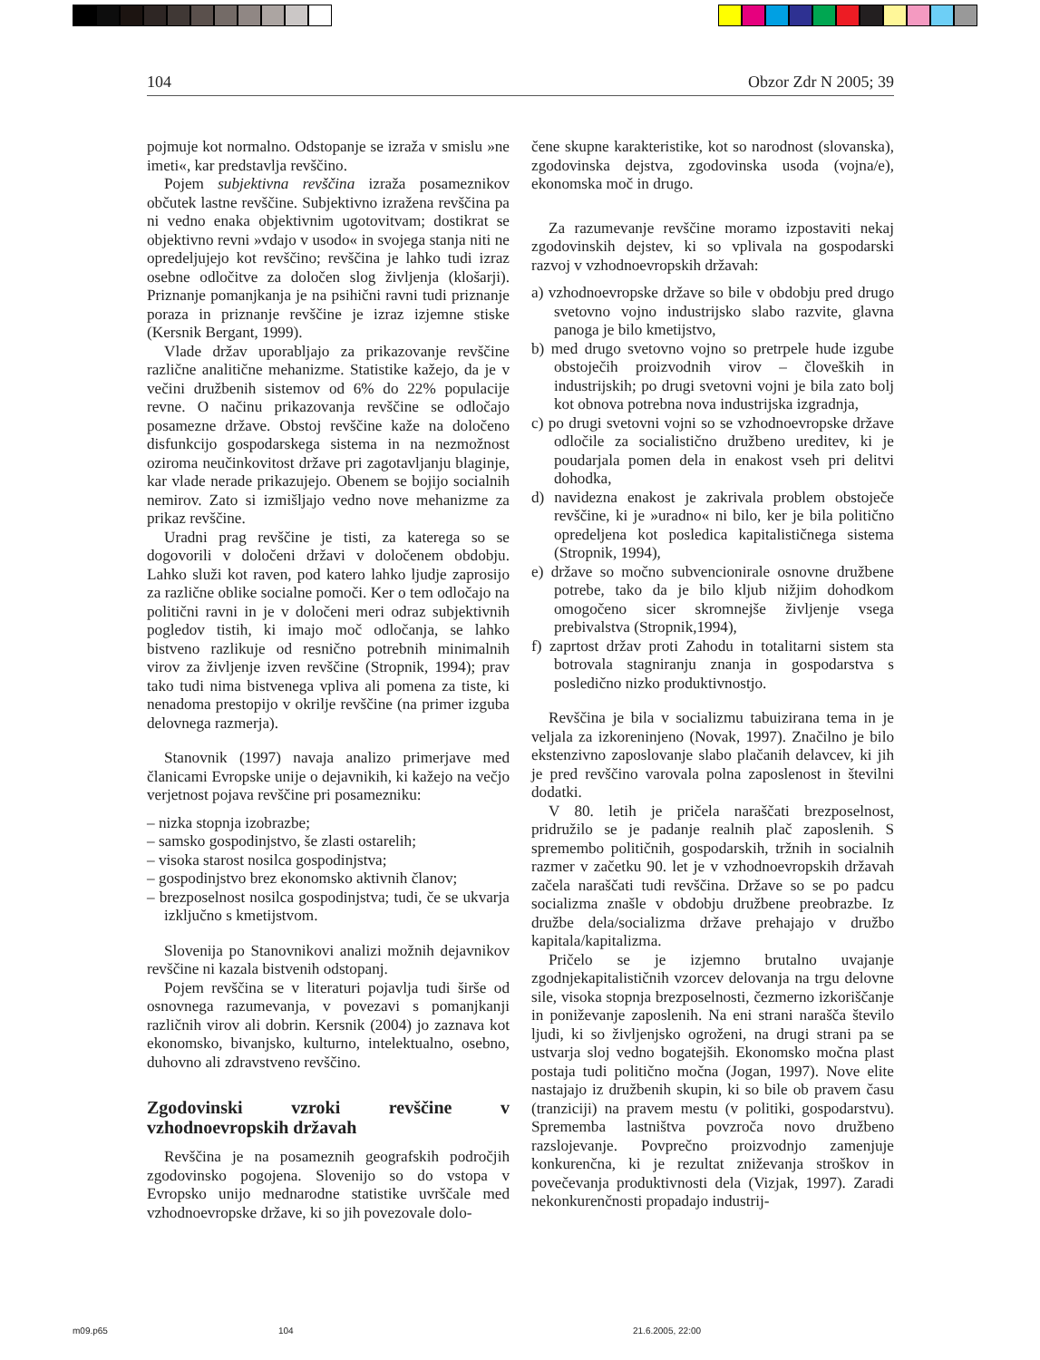104 Obzor Zdr N 2005; 39
pojmuje kot normalno. Odstopanje se izraža v smislu »ne imeti«, kar predstavlja revščino.
Pojem subjektivna revščina izraža posameznikov občutek lastne revščine. Subjektivno izražena revščina pa ni vedno enaka objektivnim ugotovitvam; dostikrat se objektivno revni »vdajo v usodo« in svojega stanja niti ne opredeljujejo kot revščino; revščina je lahko tudi izraz osebne odločitve za določen slog življenja (klošarji). Priznanje pomanjkanja je na psihični ravni tudi priznanje poraza in priznanje revščine je izraz izjemne stiske (Kersnik Bergant, 1999).
Vlade držav uporabljajo za prikazovanje revščine različne analitične mehanizme. Statistike kažejo, da je v večini družbenih sistemov od 6% do 22% populacije revne. O načinu prikazovanja revščine se odločajo posamezne države. Obstoj revščine kaže na določeno disfunkcijo gospodarskega sistema in na nezmožnost oziroma neučinkovitost države pri zagotavljanju blaginje, kar vlade nerade prikazujejo. Obenem se bojijo socialnih nemirov. Zato si izmišljajo vedno nove mehanizme za prikaz revščine.
Uradni prag revščine je tisti, za katerega so se dogovorili v določeni državi v določenem obdobju. Lahko služi kot raven, pod katero lahko ljudje zaprosijo za različne oblike socialne pomoči. Ker o tem odločajo na politični ravni in je v določeni meri odraz subjektivnih pogledov tistih, ki imajo moč odločanja, se lahko bistveno razlikuje od resnično potrebnih minimalnih virov za življenje izven revščine (Stropnik, 1994); prav tako tudi nima bistvenega vpliva ali pomena za tiste, ki nenadoma prestopijo v okrilje revščine (na primer izguba delovnega razmerja).
Stanovnik (1997) navaja analizo primerjave med članicami Evropske unije o dejavnikih, ki kažejo na večjo verjetnost pojava revščine pri posamezniku:
– nizka stopnja izobrazbe;
– samsko gospodinjstvo, še zlasti ostarelih;
– visoka starost nosilca gospodinjstva;
– gospodinjstvo brez ekonomsko aktivnih članov;
– brezposelnost nosilca gospodinjstva; tudi, če se ukvarja izključno s kmetijstvom.
Slovenija po Stanovnikovi analizi možnih dejavnikov revščine ni kazala bistvenih odstopanj.
Pojem revščina se v literaturi pojavlja tudi širše od osnovnega razumevanja, v povezavi s pomanjkanji različnih virov ali dobrin. Kersnik (2004) jo zaznava kot ekonomsko, bivanjsko, kulturno, intelektualno, osebno, duhovno ali zdravstveno revščino.
Zgodovinski vzroki revščine v vzhodnoevropskih državah
Revščina je na posameznih geografskih področjih zgodovinsko pogojena. Slovenijo so do vstopa v Evropsko unijo mednarodne statistike uvrščale med vzhodnoevropske države, ki so jih povezovale dolo-
čene skupne karakteristike, kot so narodnost (slovanska), zgodovinska dejstva, zgodovinska usoda (vojna/e), ekonomska moč in drugo.
Za razumevanje revščine moramo izpostaviti nekaj zgodovinskih dejstev, ki so vplivala na gospodarski razvoj v vzhodnoevropskih državah:
a) vzhodnoevropske države so bile v obdobju pred drugo svetovno vojno industrijsko slabo razvite, glavna panoga je bilo kmetijstvo,
b) med drugo svetovno vojno so pretrpele hude izgube obstoječih proizvodnih virov – človeških in industrijskih; po drugi svetovni vojni je bila zato bolj kot obnova potrebna nova industrijska izgradnja,
c) po drugi svetovni vojni so se vzhodnoevropske države odločile za socialistično družbeno ureditev, ki je poudarjala pomen dela in enakost vseh pri delitvi dohodka,
d) navidezna enakost je zakrivala problem obstoječe revščine, ki je »uradno« ni bilo, ker je bila politično opredeljena kot posledica kapitalističnega sistema (Stropnik, 1994),
e) države so močno subvencionirale osnovne družbene potrebe, tako da je bilo kljub nižjim dohodkom omogočeno sicer skromnejše življenje vsega prebivalstva (Stropnik,1994),
f) zaprtost držav proti Zahodu in totalitarni sistem sta botrovala stagniranju znanja in gospodarstva s posledično nizko produktivnostjo.
Revščina je bila v socializmu tabuizirana tema in je veljala za izkoreninjeno (Novak, 1997). Značilno je bilo ekstenzivno zaposlovanje slabo plačanih delavcev, ki jih je pred revščino varovala polna zaposlenost in številni dodatki.
V 80. letih je pričela naraščati brezposelnost, pridružilo se je padanje realnih plač zaposlenih. S spremembo političnih, gospodarskih, tržnih in socialnih razmer v začetku 90. let je v vzhodnoevropskih državah začela naraščati tudi revščina. Države so se po padcu socializma znašle v obdobju družbene preobrazbe. Iz družbe dela/socializma države prehajajo v družbo kapitala/kapitalizma.
Pričelo se je izjemno brutalno uvajanje zgodnjekapitalističnih vzorcev delovanja na trgu delovne sile, visoka stopnja brezposelnosti, čezmerno izkoriščanje in poniževanje zaposlenih. Na eni strani narašča število ljudi, ki so življenjsko ogroženi, na drugi strani pa se ustvarja sloj vedno bogatejših. Ekonomsko močna plast postaja tudi politično močna (Jogan, 1997). Nove elite nastajajo iz družbenih skupin, ki so bile ob pravem času (tranziciji) na pravem mestu (v politiki, gospodarstvu). Sprememba lastništva povzroča novo družbeno razslojevanje. Povprečno proizvodnjo zamenjuje konkurenčna, ki je rezultat zniževanja stroškov in povečevanja produktivnosti dela (Vizjak, 1997). Zaradi nekonkurenčnosti propadajo industrij-
m09.p65 104 21.6.2005, 22:00